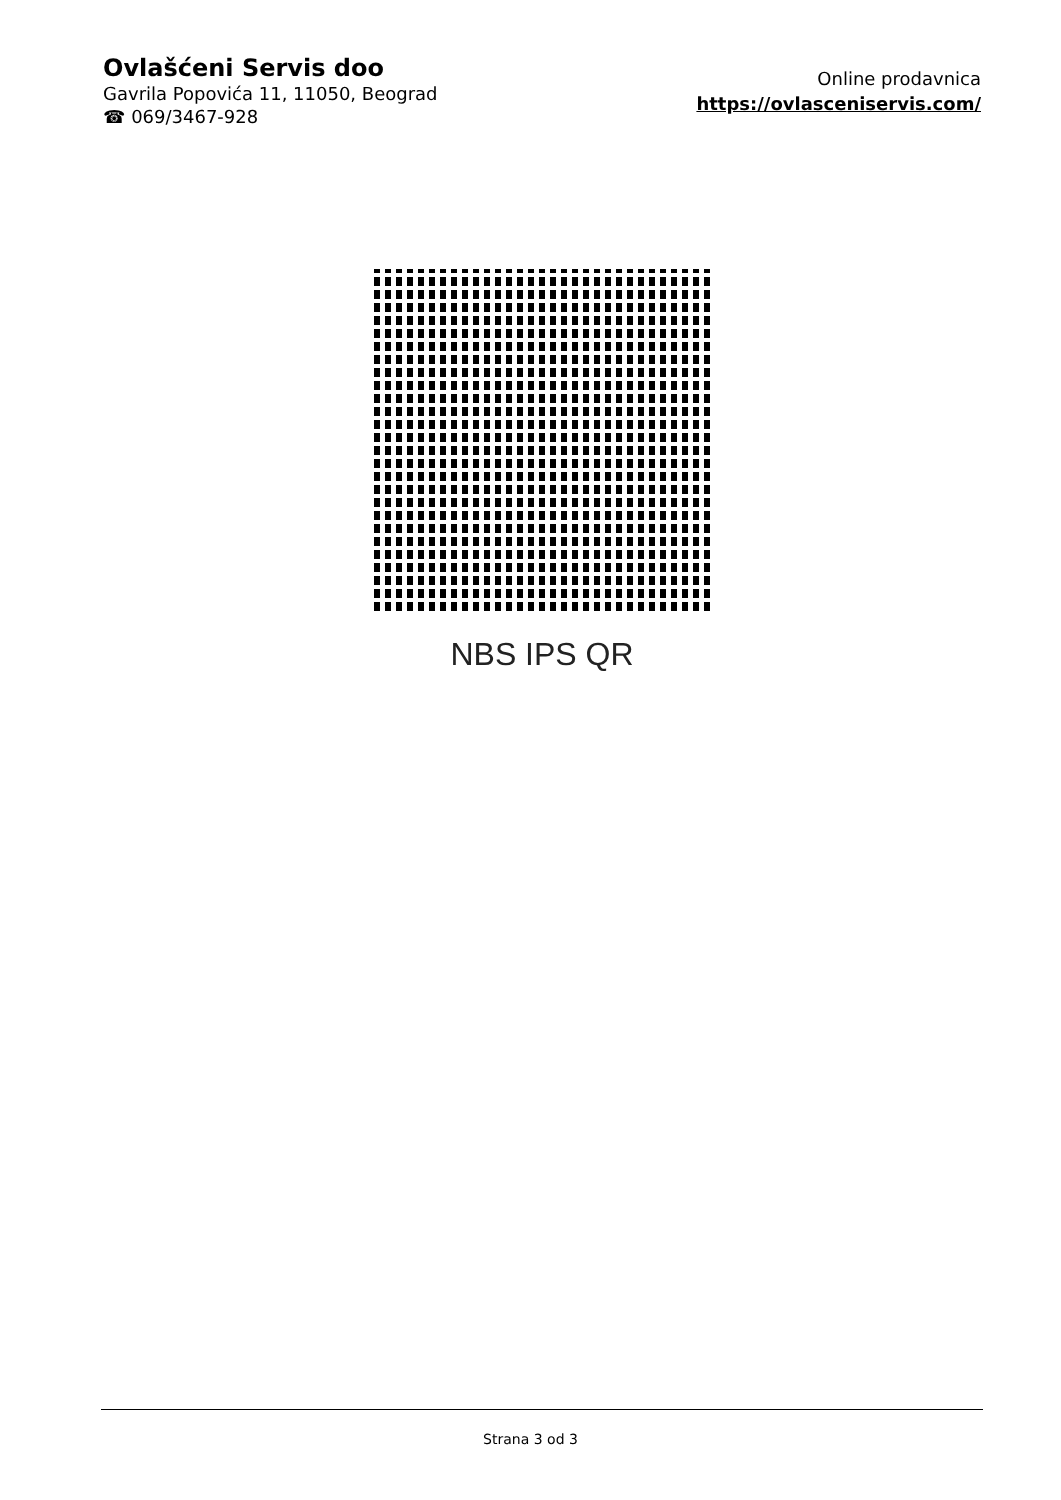Ovlašćeni Servis doo
Gavrila Popovića 11, 11050, Beograd
☎ 069/3467-928
Online prodavnica
https://ovlasceniservis.com/
NBS IPS QR
Strana 3 od 3